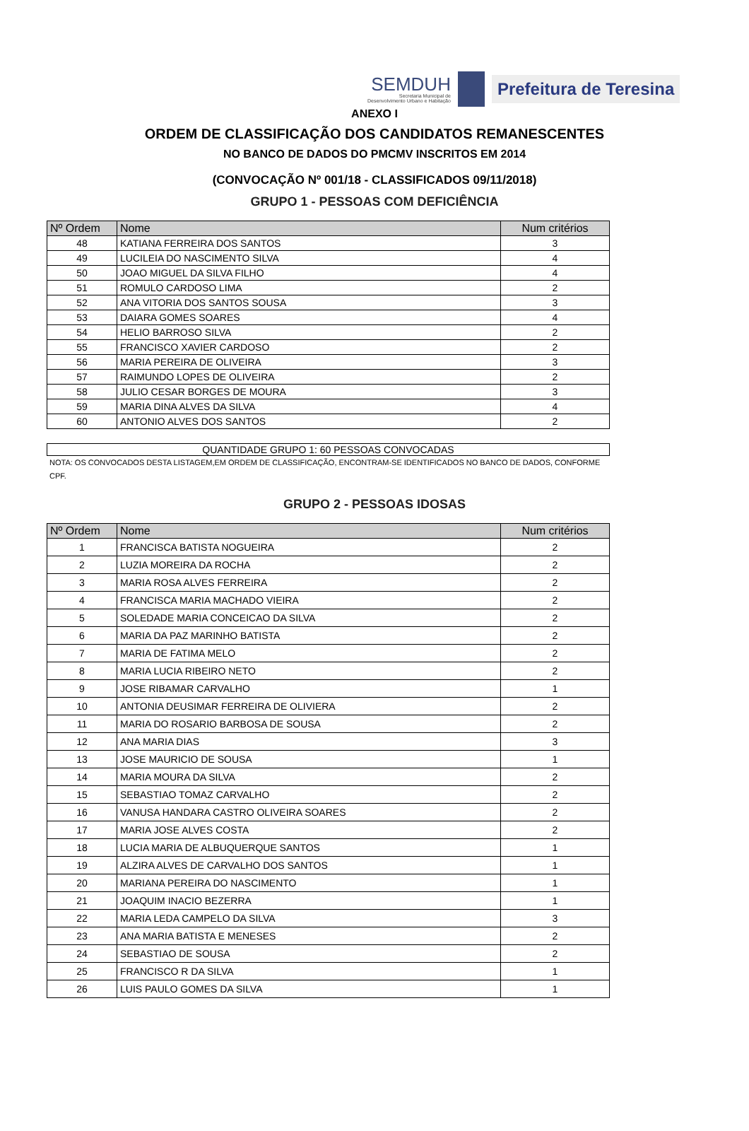SEMDUH
Secretaria Municipal de
Desenvolvimento Urbano e Habitação
Prefeitura de Teresina
ANEXO I
ORDEM DE CLASSIFICAÇÃO DOS CANDIDATOS REMANESCENTES
NO BANCO DE DADOS DO PMCMV INSCRITOS EM 2014
(CONVOCAÇÃO Nº 001/18 - CLASSIFICADOS 09/11/2018)
GRUPO 1 - PESSOAS COM DEFICIÊNCIA
| Nº Ordem | Nome | Num critérios |
| --- | --- | --- |
| 48 | KATIANA FERREIRA DOS SANTOS | 3 |
| 49 | LUCILEIA DO NASCIMENTO SILVA | 4 |
| 50 | JOAO MIGUEL DA SILVA FILHO | 4 |
| 51 | ROMULO CARDOSO LIMA | 2 |
| 52 | ANA VITORIA DOS SANTOS SOUSA | 3 |
| 53 | DAIARA GOMES SOARES | 4 |
| 54 | HELIO BARROSO SILVA | 2 |
| 55 | FRANCISCO XAVIER CARDOSO | 2 |
| 56 | MARIA PEREIRA DE OLIVEIRA | 3 |
| 57 | RAIMUNDO LOPES DE OLIVEIRA | 2 |
| 58 | JULIO CESAR BORGES DE MOURA | 3 |
| 59 | MARIA DINA ALVES DA SILVA | 4 |
| 60 | ANTONIO ALVES DOS SANTOS | 2 |
QUANTIDADE GRUPO 1: 60 PESSOAS CONVOCADAS
NOTA: OS CONVOCADOS DESTA LISTAGEM,EM ORDEM DE CLASSIFICAÇÃO, ENCONTRAM-SE IDENTIFICADOS NO BANCO DE DADOS, CONFORME CPF.
GRUPO 2 - PESSOAS IDOSAS
| Nº Ordem | Nome | Num critérios |
| --- | --- | --- |
| 1 | FRANCISCA BATISTA NOGUEIRA | 2 |
| 2 | LUZIA MOREIRA DA ROCHA | 2 |
| 3 | MARIA ROSA ALVES FERREIRA | 2 |
| 4 | FRANCISCA MARIA MACHADO VIEIRA | 2 |
| 5 | SOLEDADE MARIA CONCEICAO DA SILVA | 2 |
| 6 | MARIA DA PAZ MARINHO BATISTA | 2 |
| 7 | MARIA DE FATIMA MELO | 2 |
| 8 | MARIA LUCIA RIBEIRO NETO | 2 |
| 9 | JOSE RIBAMAR CARVALHO | 1 |
| 10 | ANTONIA DEUSIMAR FERREIRA DE OLIVIERA | 2 |
| 11 | MARIA DO ROSARIO BARBOSA DE SOUSA | 2 |
| 12 | ANA MARIA DIAS | 3 |
| 13 | JOSE MAURICIO DE SOUSA | 1 |
| 14 | MARIA MOURA DA SILVA | 2 |
| 15 | SEBASTIAO TOMAZ CARVALHO | 2 |
| 16 | VANUSA HANDARA CASTRO OLIVEIRA SOARES | 2 |
| 17 | MARIA JOSE ALVES COSTA | 2 |
| 18 | LUCIA MARIA DE ALBUQUERQUE SANTOS | 1 |
| 19 | ALZIRA ALVES DE CARVALHO DOS SANTOS | 1 |
| 20 | MARIANA PEREIRA DO NASCIMENTO | 1 |
| 21 | JOAQUIM INACIO BEZERRA | 1 |
| 22 | MARIA LEDA CAMPELO DA SILVA | 3 |
| 23 | ANA MARIA BATISTA E MENESES | 2 |
| 24 | SEBASTIAO DE SOUSA | 2 |
| 25 | FRANCISCO R DA SILVA | 1 |
| 26 | LUIS PAULO GOMES DA SILVA | 1 |